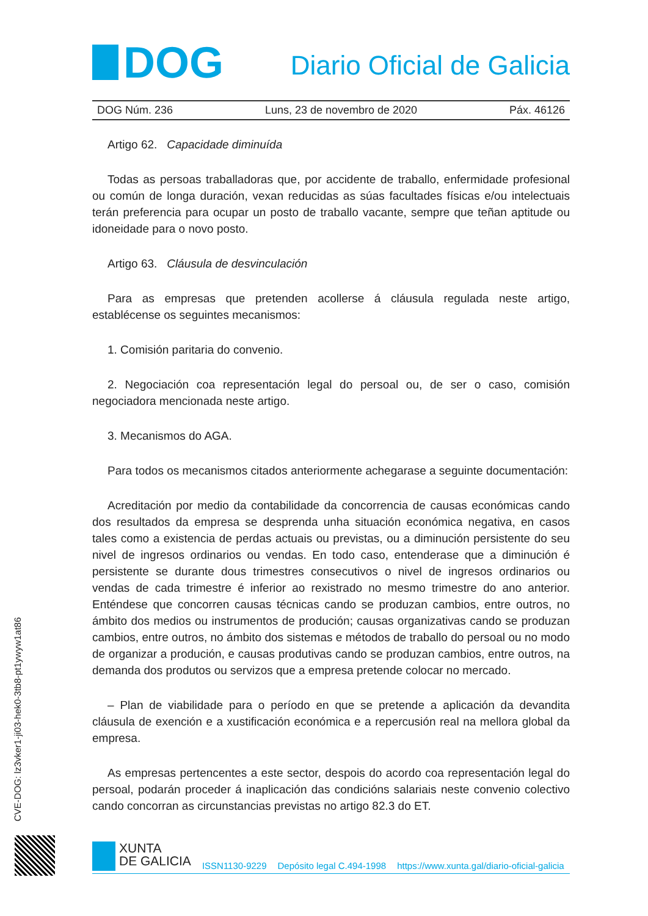DOG
Diario Oficial de Galicia
DOG Núm. 236 Luns, 23 de novembro de 2020 Páx. 46126
Artigo 62. Capacidade diminuída
Todas as persoas traballadoras que, por accidente de traballo, enfermidade profesional ou común de longa duración, vexan reducidas as súas facultades físicas e/ou intelectuais terán preferencia para ocupar un posto de traballo vacante, sempre que teñan aptitude ou idoneidade para o novo posto.
Artigo 63. Cláusula de desvinculación
Para as empresas que pretenden acollerse á cláusula regulada neste artigo, establécense os seguintes mecanismos:
1. Comisión paritaria do convenio.
2. Negociación coa representación legal do persoal ou, de ser o caso, comisión negociadora mencionada neste artigo.
3. Mecanismos do AGA.
Para todos os mecanismos citados anteriormente achegarase a seguinte documentación:
Acreditación por medio da contabilidade da concorrencia de causas económicas cando dos resultados da empresa se desprenda unha situación económica negativa, en casos tales como a existencia de perdas actuais ou previstas, ou a diminución persistente do seu nivel de ingresos ordinarios ou vendas. En todo caso, entenderase que a diminución é persistente se durante dous trimestres consecutivos o nivel de ingresos ordinarios ou vendas de cada trimestre é inferior ao rexistrado no mesmo trimestre do ano anterior. Enténdese que concorren causas técnicas cando se produzan cambios, entre outros, no ámbito dos medios ou instrumentos de produción; causas organizativas cando se produzan cambios, entre outros, no ámbito dos sistemas e métodos de traballo do persoal ou no modo de organizar a produción, e causas produtivas cando se produzan cambios, entre outros, na demanda dos produtos ou servizos que a empresa pretende colocar no mercado.
– Plan de viabilidade para o período en que se pretende a aplicación da devandita cláusula de exención e a xustificación económica e a repercusión real na mellora global da empresa.
As empresas pertencentes a este sector, despois do acordo coa representación legal do persoal, podarán proceder á inaplicación das condicións salariais neste convenio colectivo cando concorran as circunstancias previstas no artigo 82.3 do ET.
CVE-DOG: lz3vker1-ji03-hek0-3tb8-pt1ywyw1at86
XUNTA
DE GALICIA
ISSN1130-9229 Depósito legal C.494-1998 https://www.xunta.gal/diario-oficial-galicia